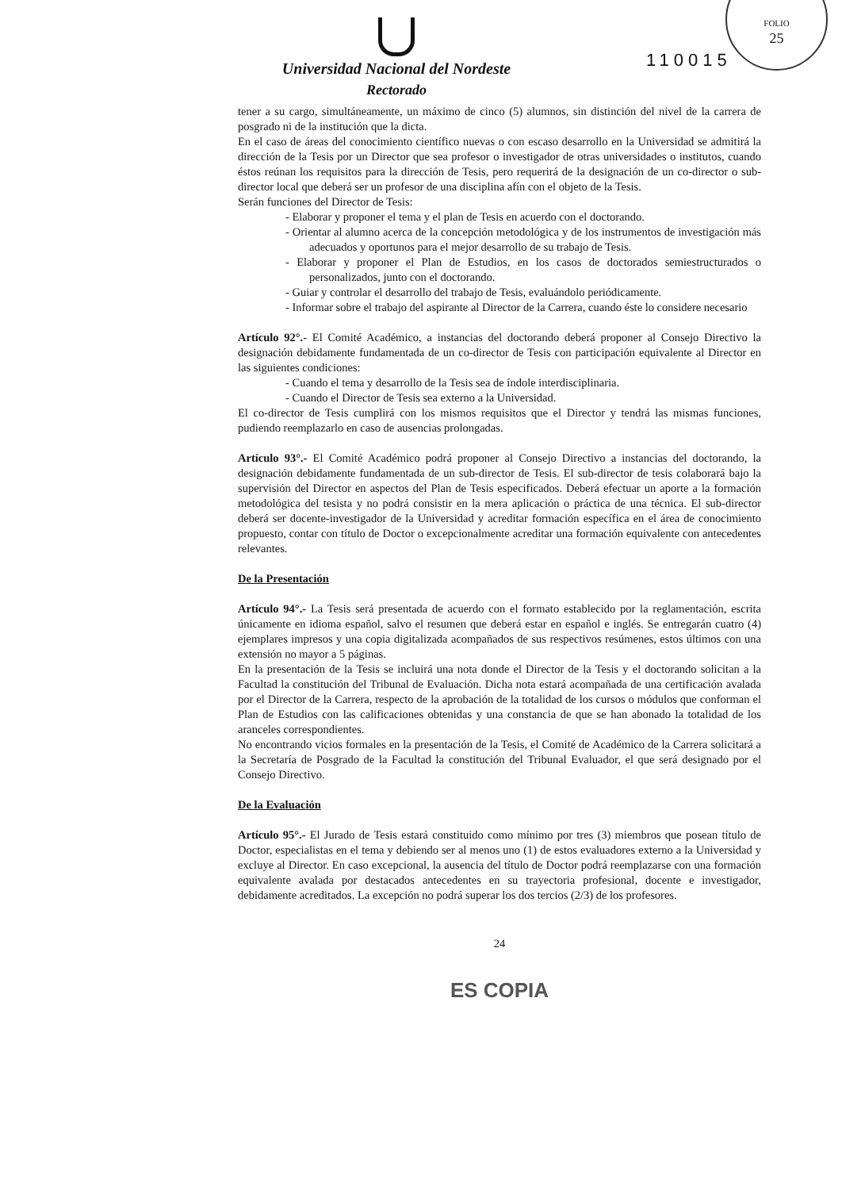FOLIO
25
110015
Universidad Nacional del Nordeste
Rectorado
tener a su cargo, simultáneamente, un máximo de cinco (5) alumnos, sin distinción del nivel de la carrera de posgrado ni de la institución que la dicta.
En el caso de áreas del conocimiento científico nuevas o con escaso desarrollo en la Universidad se admitirá la dirección de la Tesis por un Director que sea profesor o investigador de otras universidades o institutos, cuando éstos reúnan los requisitos para la dirección de Tesis, pero requerirá de la designación de un co-director o sub-director local que deberá ser un profesor de una disciplina afín con el objeto de la Tesis.
Serán funciones del Director de Tesis:
- Elaborar y proponer el tema y el plan de Tesis en acuerdo con el doctorando.
- Orientar al alumno acerca de la concepción metodológica y de los instrumentos de investigación más adecuados y oportunos para el mejor desarrollo de su trabajo de Tesis.
- Elaborar y proponer el Plan de Estudios, en los casos de doctorados semiestructurados o personalizados, junto con el doctorando.
- Guiar y controlar el desarrollo del trabajo de Tesis, evaluándolo periódicamente.
- Informar sobre el trabajo del aspirante al Director de la Carrera, cuando éste lo considere necesario
Artículo 92°.- El Comité Académico, a instancias del doctorando deberá proponer al Consejo Directivo la designación debidamente fundamentada de un co-director de Tesis con participación equivalente al Director en las siguientes condiciones:
- Cuando el tema y desarrollo de la Tesis sea de índole interdisciplinaria.
- Cuando el Director de Tesis sea externo a la Universidad.
El co-director de Tesis cumplirá con los mismos requisitos que el Director y tendrá las mismas funciones, pudiendo reemplazarlo en caso de ausencias prolongadas.
Artículo 93°.- El Comité Académico podrá proponer al Consejo Directivo a instancias del doctorando, la designación debidamente fundamentada de un sub-director de Tesis. El sub-director de tesis colaborará bajo la supervisión del Director en aspectos del Plan de Tesis especificados. Deberá efectuar un aporte a la formación metodológica del tesista y no podrá consistir en la mera aplicación o práctica de una técnica. El sub-director deberá ser docente-investigador de la Universidad y acreditar formación específica en el área de conocimiento propuesto, contar con título de Doctor o excepcionalmente acreditar una formación equivalente con antecedentes relevantes.
De la Presentación
Artículo 94°.- La Tesis será presentada de acuerdo con el formato establecido por la reglamentación, escrita únicamente en idioma español, salvo el resumen que deberá estar en español e inglés. Se entregarán cuatro (4) ejemplares impresos y una copia digitalizada acompañados de sus respectivos resúmenes, estos últimos con una extensión no mayor a 5 páginas.
En la presentación de la Tesis se incluirá una nota donde el Director de la Tesis y el doctorando solicitan a la Facultad la constitución del Tribunal de Evaluación. Dicha nota estará acompañada de una certificación avalada por el Director de la Carrera, respecto de la aprobación de la totalidad de los cursos o módulos que conforman el Plan de Estudios con las calificaciones obtenidas y una constancia de que se han abonado la totalidad de los aranceles correspondientes.
No encontrando vicios formales en la presentación de la Tesis, el Comité de Académico de la Carrera solicitará a la Secretaría de Posgrado de la Facultad la constitución del Tribunal Evaluador, el que será designado por el Consejo Directivo.
De la Evaluación
Artículo 95°.- El Jurado de Tesis estará constituido como mínimo por tres (3) miembros que posean título de Doctor, especialistas en el tema y debiendo ser al menos uno (1) de estos evaluadores externo a la Universidad y excluye al Director. En caso excepcional, la ausencia del título de Doctor podrá reemplazarse con una formación equivalente avalada por destacados antecedentes en su trayectoria profesional, docente e investigador, debidamente acreditados. La excepción no podrá superar los dos tercios (2/3) de los profesores.
24
ES COPIA